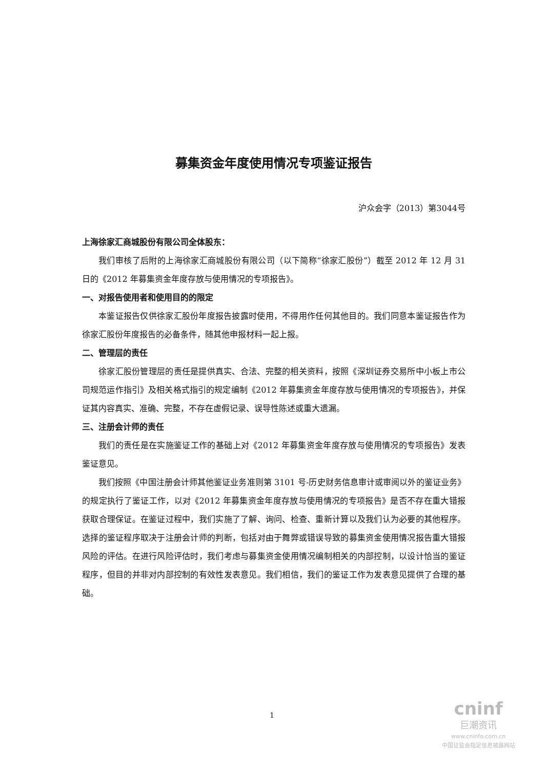募集资金年度使用情况专项鉴证报告
沪众会字（2013）第3044号
上海徐家汇商城股份有限公司全体股东：
我们审核了后附的上海徐家汇商城股份有限公司（以下简称“徐家汇股份”）截至 2012 年 12 月 31 日的《2012 年募集资金年度存放与使用情况的专项报告》。
一、对报告使用者和使用目的的限定
本鉴证报告仅供徐家汇股份年度报告披露时使用，不得用作任何其他目的。我们同意本鉴证报告作为徐家汇股份年度报告的必备条件，随其他申报材料一起上报。
二、管理层的责任
徐家汇股份管理层的责任是提供真实、合法、完整的相关资料，按照《深圳证券交易所中小板上市公司规范运作指引》及相关格式指引的规定编制《2012 年募集资金年度存放与使用情况的专项报告》，并保证其内容真实、准确、完整，不存在虚假记录、误导性陈述或重大遗漏。
三、注册会计师的责任
我们的责任是在实施鉴证工作的基础上对《2012 年募集资金年度存放与使用情况的专项报告》发表鉴证意见。
我们按照《中国注册会计师其他鉴证业务准则第 3101 号-历史财务信息审计或审阅以外的鉴证业务》的规定执行了鉴证工作，以对《2012 年募集资金年度存放与使用情况的专项报告》是否不存在重大错报获取合理保证。在鉴证过程中，我们实施了了解、询问、检查、重新计算以及我们认为必要的其他程序。选择的鉴证程序取决于注册会计师的判断，包括对由于舞弊或错误导致的募集资金使用情况报告重大错报风险的评估。在进行风险评估时，我们考虑与募集资金使用情况编制相关的内部控制，以设计恰当的鉴证程序，但目的并非对内部控制的有效性发表意见。我们相信，我们的鉴证工作为发表意见提供了合理的基础。
1
cninf
巨潮资讯
www.cninfo.com.cn
中国证监会指定信息披露网站